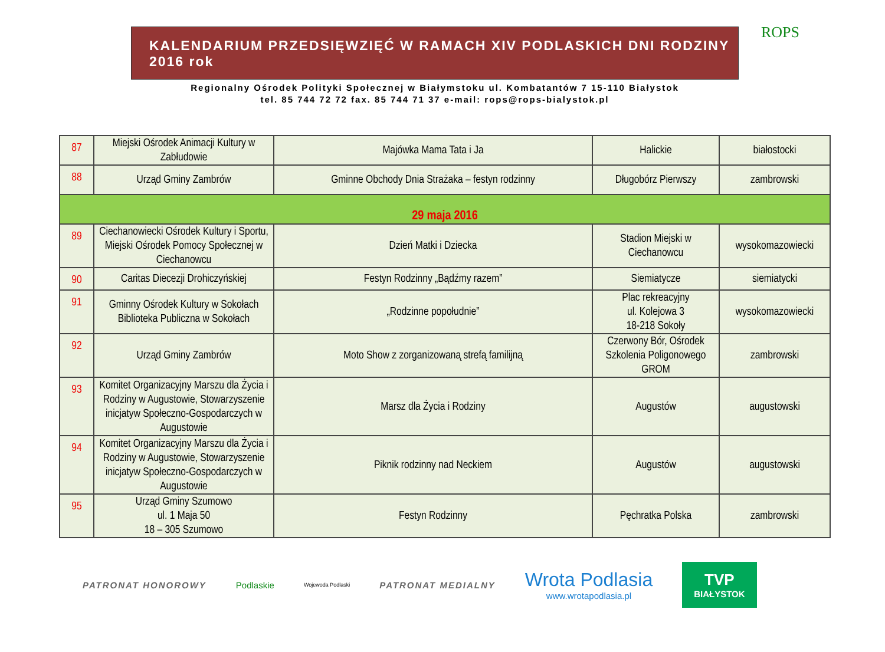ROPS
KALENDARIUM PRZEDSIĘWZIĘĆ W RAMACH XIV PODLASKICH DNI RODZINY 2016 rok
Regionalny Ośrodek Polityki Społecznej w Białymstoku ul. Kombatantów 7 15-110 Białystok
tel. 85 744 72 72 fax. 85 744 71 37 e-mail: rops@rops-bialystok.pl
| 87 | Miejski Ośrodek Animacji Kultury w Zabłudowie | Majówka Mama Tata i Ja | Halickie | białostocki |
| 88 | Urząd Gminy Zambrów | Gminne Obchody Dnia Strażaka – festyn rodzinny | Długobórz Pierwszy | zambrowski |
| 29 maja 2016 | | | | |
| 89 | Ciechanowiecki Ośrodek Kultury i Sportu, Miejski Ośrodek Pomocy Społecznej w Ciechanowcu | Dzień Matki i Dziecka | Stadion Miejski w Ciechanowcu | wysokomazowiecki |
| 90 | Caritas Diecezji Drohiczyńskiej | Festyn Rodzinny „Bądźmy razem” | Siemiatycze | siemiatycki |
| 91 | Gminny Ośrodek Kultury w Sokołach Biblioteka Publiczna w Sokołach | „Rodzinne popołudnie” | Plac rekreacyjny ul. Kolejowa 3 18-218 Sokoły | wysokomazowiecki |
| 92 | Urząd Gminy Zambrów | Moto Show z zorganizowaną strefą familijną | Czerwony Bór, Ośrodek Szkolenia Poligonowego GROM | zambrowski |
| 93 | Komitet Organizacyjny Marszu dla Życia i Rodziny w Augustowie, Stowarzyszenie inicjatyw Społeczno-Gospodarczych w Augustowie | Marsz dla Życia i Rodziny | Augustów | augustowski |
| 94 | Komitet Organizacyjny Marszu dla Życia i Rodziny w Augustowie, Stowarzyszenie inicjatyw Społeczno-Gospodarczych w Augustowie | Piknik rodzinny nad Neckiem | Augustów | augustowski |
| 95 | Urząd Gminy Szumowo ul. 1 Maja 50 18 – 305 Szumowo | Festyn Rodzinny | Pęchratka Polska | zambrowski |
PATRONAT HONOROWY Podlaskie Wojewoda Podlaski PATRONAT MEDIALNY Wrota Podlasia
www.wrotapodlasia.pl TVP
BIAŁYSTOK